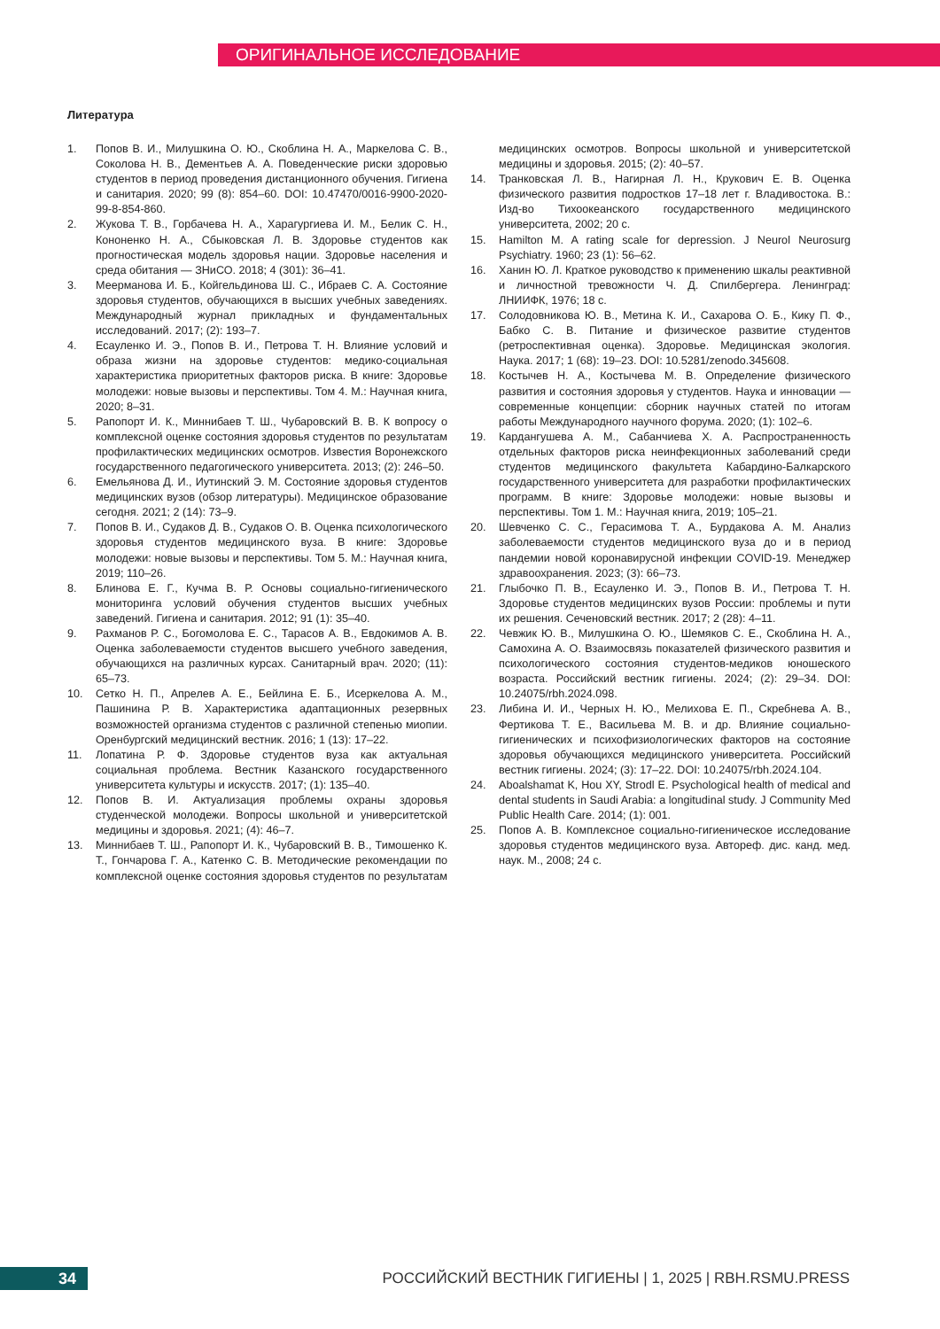ОРИГИНАЛЬНОЕ ИССЛЕДОВАНИЕ
Литература
1. Попов В. И., Милушкина О. Ю., Скоблина Н. А., Маркелова С. В., Соколова Н. В., Дементьев А. А. Поведенческие риски здоровью студентов в период проведения дистанционного обучения. Гигиена и санитария. 2020; 99 (8): 854–60. DOI: 10.47470/0016-9900-2020-99-8-854-860.
2. Жукова Т. В., Горбачева Н. А., Харагургиева И. М., Белик С. Н., Кононенко Н. А., Сбыковская Л. В. Здоровье студентов как прогностическая модель здоровья нации. Здоровье населения и среда обитания — ЗНиСО. 2018; 4 (301): 36–41.
3. Меерманова И. Б., Койгельдинова Ш. С., Ибраев С. А. Состояние здоровья студентов, обучающихся в высших учебных заведениях. Международный журнал прикладных и фундаментальных исследований. 2017; (2): 193–7.
4. Есауленко И. Э., Попов В. И., Петрова Т. Н. Влияние условий и образа жизни на здоровье студентов: медико-социальная характеристика приоритетных факторов риска. В книге: Здоровье молодежи: новые вызовы и перспективы. Том 4. М.: Научная книга, 2020; 8–31.
5. Рапопорт И. К., Миннибаев Т. Ш., Чубаровский В. В. К вопросу о комплексной оценке состояния здоровья студентов по результатам профилактических медицинских осмотров. Известия Воронежского государственного педагогического университета. 2013; (2): 246–50.
6. Емельянова Д. И., Иутинский Э. М. Состояние здоровья студентов медицинских вузов (обзор литературы). Медицинское образование сегодня. 2021; 2 (14): 73–9.
7. Попов В. И., Судаков Д. В., Судаков О. В. Оценка психологического здоровья студентов медицинского вуза. В книге: Здоровье молодежи: новые вызовы и перспективы. Том 5. М.: Научная книга, 2019; 110–26.
8. Блинова Е. Г., Кучма В. Р. Основы социально-гигиенического мониторинга условий обучения студентов высших учебных заведений. Гигиена и санитария. 2012; 91 (1): 35–40.
9. Рахманов Р. С., Богомолова Е. С., Тарасов А. В., Евдокимов А. В. Оценка заболеваемости студентов высшего учебного заведения, обучающихся на различных курсах. Санитарный врач. 2020; (11): 65–73.
10. Сетко Н. П., Апрелев А. Е., Бейлина Е. Б., Исеркелова А. М., Пашинина Р. В. Характеристика адаптационных резервных возможностей организма студентов с различной степенью миопии. Оренбургский медицинский вестник. 2016; 1 (13): 17–22.
11. Лопатина Р. Ф. Здоровье студентов вуза как актуальная социальная проблема. Вестник Казанского государственного университета культуры и искусств. 2017; (1): 135–40.
12. Попов В. И. Актуализация проблемы охраны здоровья студенческой молодежи. Вопросы школьной и университетской медицины и здоровья. 2021; (4): 46–7.
13. Миннибаев Т. Ш., Рапопорт И. К., Чубаровский В. В., Тимошенко К. Т., Гончарова Г. А., Катенко С. В. Методические рекомендации по комплексной оценке состояния здоровья студентов по результатам медицинских осмотров. Вопросы школьной и университетской медицины и здоровья. 2015; (2): 40–57.
14. Транковская Л. В., Нагирная Л. Н., Крукович Е. В. Оценка физического развития подростков 17–18 лет г. Владивостока. В.: Изд-во Тихоокеанского государственного медицинского университета, 2002; 20 с.
15. Hamilton M. A rating scale for depression. J Neurol Neurosurg Psychiatry. 1960; 23 (1): 56–62.
16. Ханин Ю. Л. Краткое руководство к применению шкалы реактивной и личностной тревожности Ч. Д. Спилбергера. Ленинград: ЛНИИФК, 1976; 18 с.
17. Солодовникова Ю. В., Метина К. И., Сахарова О. Б., Кику П. Ф., Бабко С. В. Питание и физическое развитие студентов (ретроспективная оценка). Здоровье. Медицинская экология. Наука. 2017; 1 (68): 19–23. DOI: 10.5281/zenodo.345608.
18. Костычев Н. А., Костычева М. В. Определение физического развития и состояния здоровья у студентов. Наука и инновации — современные концепции: сборник научных статей по итогам работы Международного научного форума. 2020; (1): 102–6.
19. Кардангушева А. М., Сабанчиева Х. А. Распространенность отдельных факторов риска неинфекционных заболеваний среди студентов медицинского факультета Кабардино-Балкарского государственного университета для разработки профилактических программ. В книге: Здоровье молодежи: новые вызовы и перспективы. Том 1. М.: Научная книга, 2019; 105–21.
20. Шевченко С. С., Герасимова Т. А., Бурдакова А. М. Анализ заболеваемости студентов медицинского вуза до и в период пандемии новой коронавирусной инфекции COVID-19. Менеджер здравоохранения. 2023; (3): 66–73.
21. Глыбочко П. В., Есауленко И. Э., Попов В. И., Петрова Т. Н. Здоровье студентов медицинских вузов России: проблемы и пути их решения. Сеченовский вестник. 2017; 2 (28): 4–11.
22. Чевжик Ю. В., Милушкина О. Ю., Шемяков С. Е., Скоблина Н. А., Самохина А. О. Взаимосвязь показателей физического развития и психологического состояния студентов-медиков юношеского возраста. Российский вестник гигиены. 2024; (2): 29–34. DOI: 10.24075/rbh.2024.098.
23. Либина И. И., Черных Н. Ю., Мелихова Е. П., Скребнева А. В., Фертикова Т. Е., Васильева М. В. и др. Влияние социально-гигиенических и психофизиологических факторов на состояние здоровья обучающихся медицинского университета. Российский вестник гигиены. 2024; (3): 17–22. DOI: 10.24075/rbh.2024.104.
24. Aboalshamat K, Hou XY, Strodl E. Psychological health of medical and dental students in Saudi Arabia: a longitudinal study. J Community Med Public Health Care. 2014; (1): 001.
25. Попов А. В. Комплексное социально-гигиеническое исследование здоровья студентов медицинского вуза. Автореф. дис. канд. мед. наук. М., 2008; 24 с.
34
РОССИЙСКИЙ ВЕСТНИК ГИГИЕНЫ | 1, 2025 | RBH.RSMU.PRESS